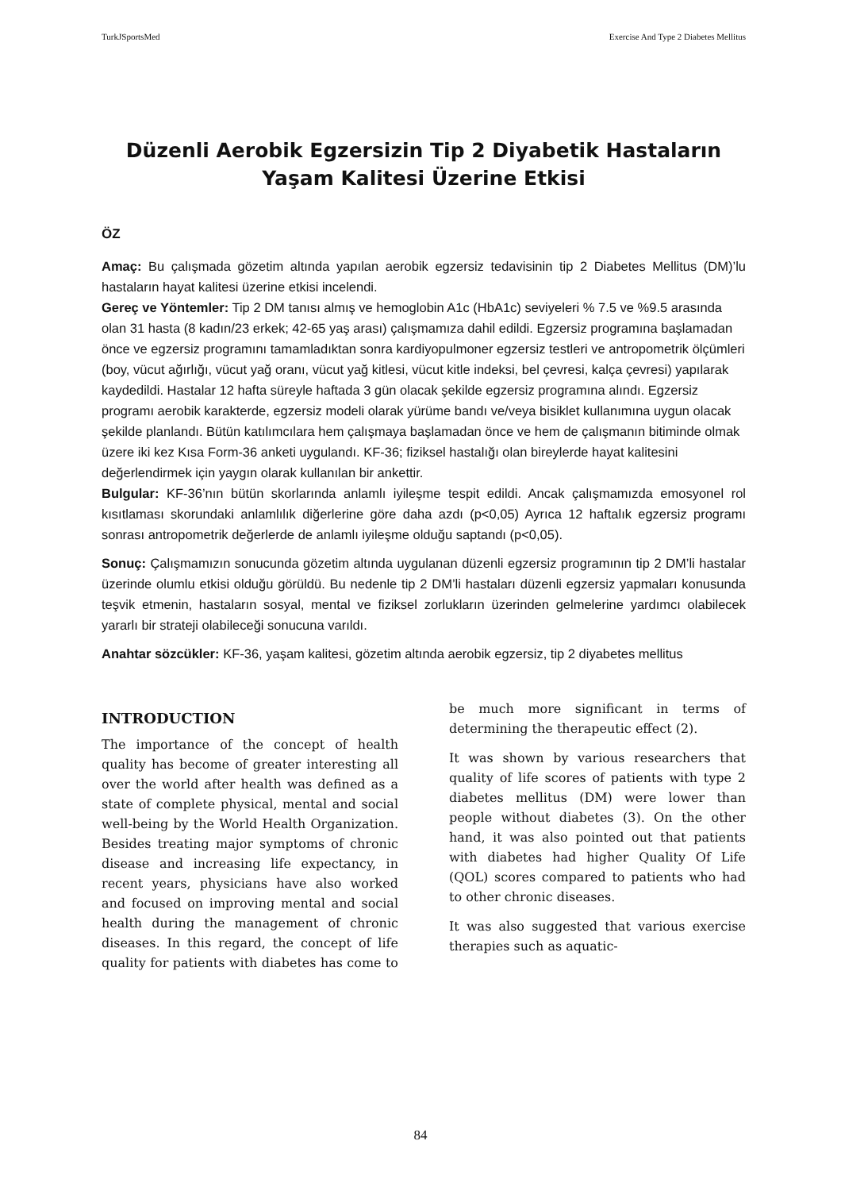TurkJSportsMed Exercise And Type 2 Diabetes Mellitus
Düzenli Aerobik Egzersizin Tip 2 Diyabetik Hastaların Yaşam Kalitesi Üzerine Etkisi
ÖZ
Amaç: Bu çalışmada gözetim altında yapılan aerobik egzersiz tedavisinin tip 2 Diabetes Mellitus (DM)’lu hastaların hayat kalitesi üzerine etkisi incelendi.
Gereç ve Yöntemler: Tip 2 DM tanısı almış ve hemoglobin A1c (HbA1c) seviyeleri % 7.5 ve %9.5 arasında olan 31 hasta (8 kadın/23 erkek; 42-65 yaş arası) çalışmamıza dahil edildi. Egzersiz programına başlamadan önce ve egzersiz programını tamamladıktan sonra kardiyopulmoner egzersiz testleri ve antropometrik ölçümleri (boy, vücut ağırlığı, vücut yağ oranı, vücut yağ kitlesi, vücut kitle indeksi, bel çevresi, kalça çevresi) yapılarak kaydedildi. Hastalar 12 hafta süreyle haftada 3 gün olacak şekilde egzersiz programına alındı. Egzersiz programı aerobik karakterde, egzersiz modeli olarak yürüme bandı ve/veya bisiklet kullanımına uygun olacak şekilde planlandı. Bütün katılımcılara hem çalışmaya başlamadan önce ve hem de çalışmanın bitiminde olmak üzere iki kez Kısa Form-36 anketi uygulandı. KF-36; fiziksel hastalığı olan bireylerde hayat kalitesini değerlendirmek için yaygın olarak kullanılan bir ankettir.
Bulgular: KF-36’nın bütün skorlarında anlamlı iyileşme tespit edildi. Ancak çalışmamızda emosyonel rol kısıtlaması skorundaki anlamlılık diğerlerine göre daha azdı (p<0,05) Ayrıca 12 haftalık egzersiz programı sonrası antropometrik değerlerde de anlamlı iyileşme olduğu saptandı (p<0,05).
Sonuç: Çalışmamızın sonucunda gözetim altında uygulanan düzenli egzersiz programının tip 2 DM’li hastalar üzerinde olumlu etkisi olduğu görüldü. Bu nedenle tip 2 DM’li hastaları düzenli egzersiz yapmaları konusunda teşvik etmenin, hastaların sosyal, mental ve fiziksel zorlukların üzerinden gelmelerine yardımcı olabilecek yararlı bir strateji olabileceği sonucuna varıldı.
Anahtar sözcükler: KF-36, yaşam kalitesi, gözetim altında aerobik egzersiz, tip 2 diyabetes mellitus
INTRODUCTION
The importance of the concept of health quality has become of greater interesting all over the world after health was defined as a state of complete physical, mental and social well-being by the World Health Organization. Besides treating major symptoms of chronic disease and increasing life expectancy, in recent years, physicians have also worked and focused on improving mental and social health during the management of chronic diseases. In this regard, the concept of life quality for patients with diabetes has come to be much more significant in terms of determining the therapeutic effect (2).
It was shown by various researchers that quality of life scores of patients with type 2 diabetes mellitus (DM) were lower than people without diabetes (3). On the other hand, it was also pointed out that patients with diabetes had higher Quality Of Life (QOL) scores compared to patients who had to other chronic diseases.
It was also suggested that various exercise therapies such as aquatic-
84